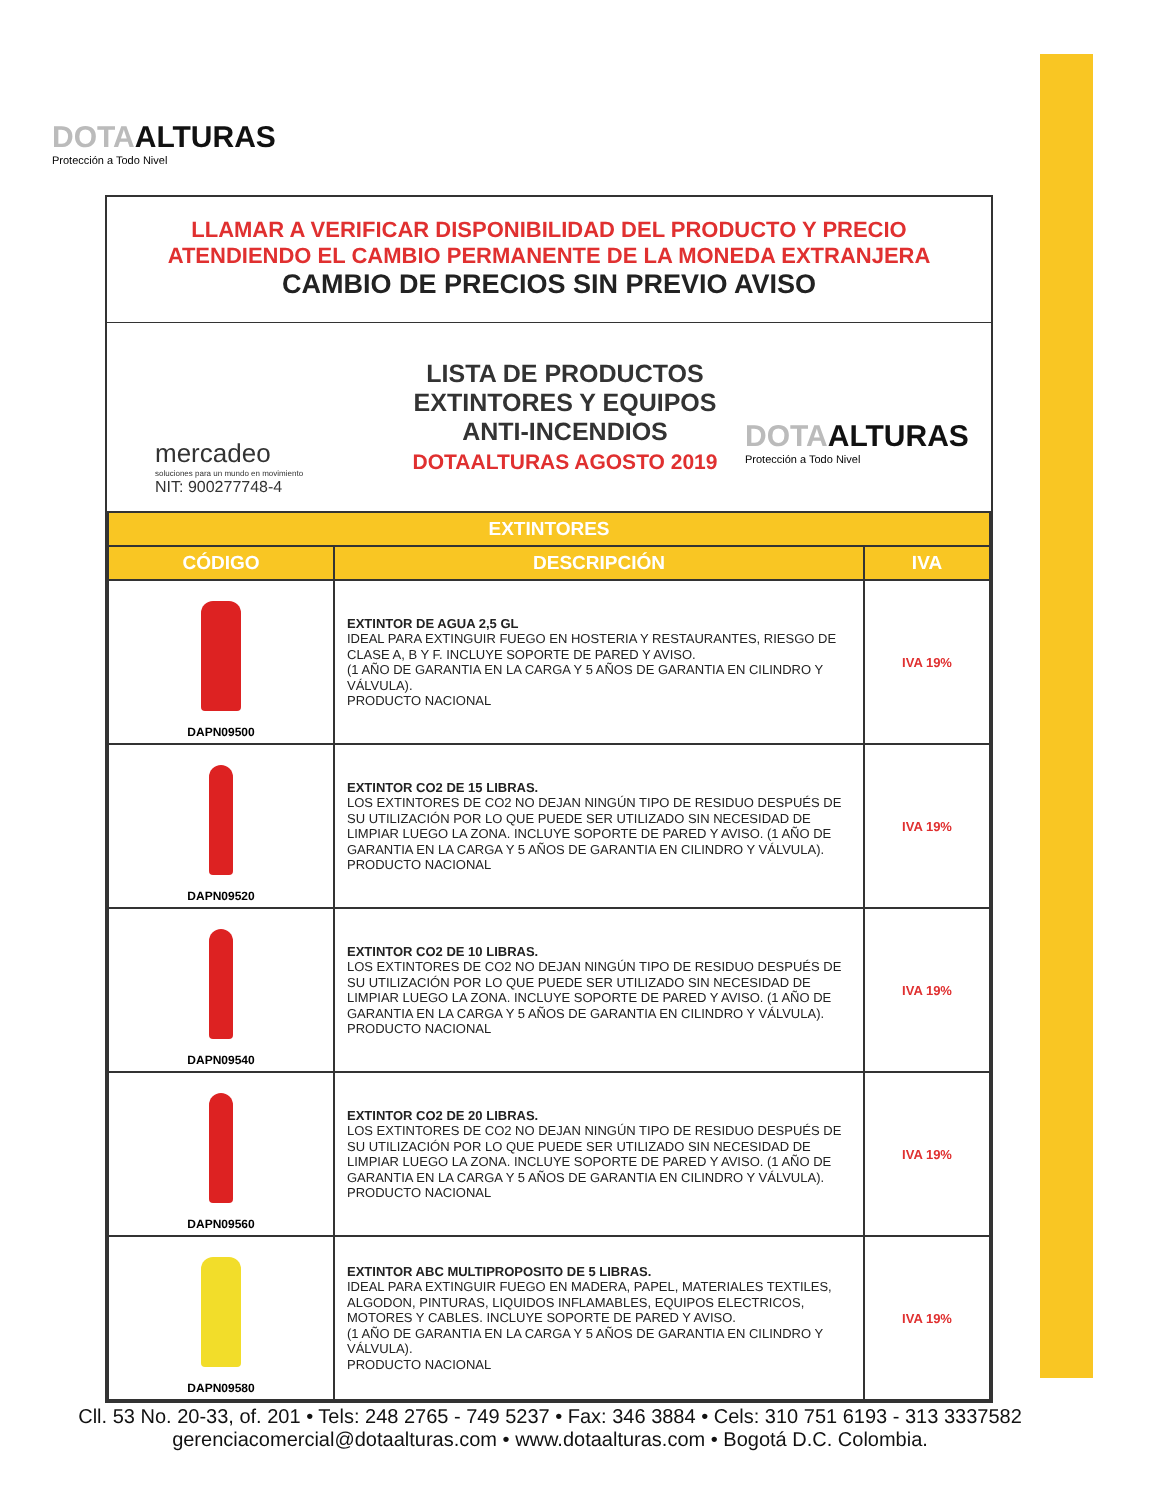DOTAALTURAS
Protección a Todo Nivel
LLAMAR A VERIFICAR DISPONIBILIDAD DEL PRODUCTO Y PRECIO
ATENDIENDO EL CAMBIO PERMANENTE DE LA MONEDA EXTRANJERA
CAMBIO DE PRECIOS SIN PREVIO AVISO
mercadeo
soluciones para un mundo en movimiento
NIT: 900277748-4
LISTA DE PRODUCTOS
EXTINTORES Y EQUIPOS
ANTI-INCENDIOS
DOTAALTURAS AGOSTO 2019
DOTAALTURAS
Protección a Todo Nivel
| EXTINTORES | | |
| --- | --- | --- |
| CÓDIGO | DESCRIPCIÓN | IVA |
| DAPN09500 | EXTINTOR DE AGUA 2,5 GL IDEAL PARA EXTINGUIR FUEGO EN HOSTERIA Y RESTAURANTES, RIESGO DE CLASE A, B Y F. INCLUYE SOPORTE DE PARED Y AVISO. (1 AÑO DE GARANTIA EN LA CARGA Y 5 AÑOS DE GARANTIA EN CILINDRO Y VÁLVULA). PRODUCTO NACIONAL | IVA 19% |
| DAPN09520 | EXTINTOR CO2 DE 15 LIBRAS. LOS EXTINTORES DE CO2 NO DEJAN NINGÚN TIPO DE RESIDUO DESPUÉS DE SU UTILIZACIÓN POR LO QUE PUEDE SER UTILIZADO SIN NECESIDAD DE LIMPIAR LUEGO LA ZONA. INCLUYE SOPORTE DE PARED Y AVISO. (1 AÑO DE GARANTIA EN LA CARGA Y 5 AÑOS DE GARANTIA EN CILINDRO Y VÁLVULA). PRODUCTO NACIONAL | IVA 19% |
| DAPN09540 | EXTINTOR CO2 DE 10 LIBRAS. LOS EXTINTORES DE CO2 NO DEJAN NINGÚN TIPO DE RESIDUO DESPUÉS DE SU UTILIZACIÓN POR LO QUE PUEDE SER UTILIZADO SIN NECESIDAD DE LIMPIAR LUEGO LA ZONA. INCLUYE SOPORTE DE PARED Y AVISO. (1 AÑO DE GARANTIA EN LA CARGA Y 5 AÑOS DE GARANTIA EN CILINDRO Y VÁLVULA). PRODUCTO NACIONAL | IVA 19% |
| DAPN09560 | EXTINTOR CO2 DE 20 LIBRAS. LOS EXTINTORES DE CO2 NO DEJAN NINGÚN TIPO DE RESIDUO DESPUÉS DE SU UTILIZACIÓN POR LO QUE PUEDE SER UTILIZADO SIN NECESIDAD DE LIMPIAR LUEGO LA ZONA. INCLUYE SOPORTE DE PARED Y AVISO. (1 AÑO DE GARANTIA EN LA CARGA Y 5 AÑOS DE GARANTIA EN CILINDRO Y VÁLVULA). PRODUCTO NACIONAL | IVA 19% |
| DAPN09580 | EXTINTOR ABC MULTIPROPOSITO DE 5 LIBRAS. IDEAL PARA EXTINGUIR FUEGO EN MADERA, PAPEL, MATERIALES TEXTILES, ALGODON, PINTURAS, LIQUIDOS INFLAMABLES, EQUIPOS ELECTRICOS, MOTORES Y CABLES. INCLUYE SOPORTE DE PARED Y AVISO. (1 AÑO DE GARANTIA EN LA CARGA Y 5 AÑOS DE GARANTIA EN CILINDRO Y VÁLVULA). PRODUCTO NACIONAL | IVA 19% |
Cll. 53 No. 20-33, of. 201 • Tels: 248 2765 - 749 5237 • Fax: 346 3884 • Cels: 310 751 6193 - 313 3337582
gerenciacomercial@dotaalturas.com • www.dotaalturas.com • Bogotá D.C. Colombia.